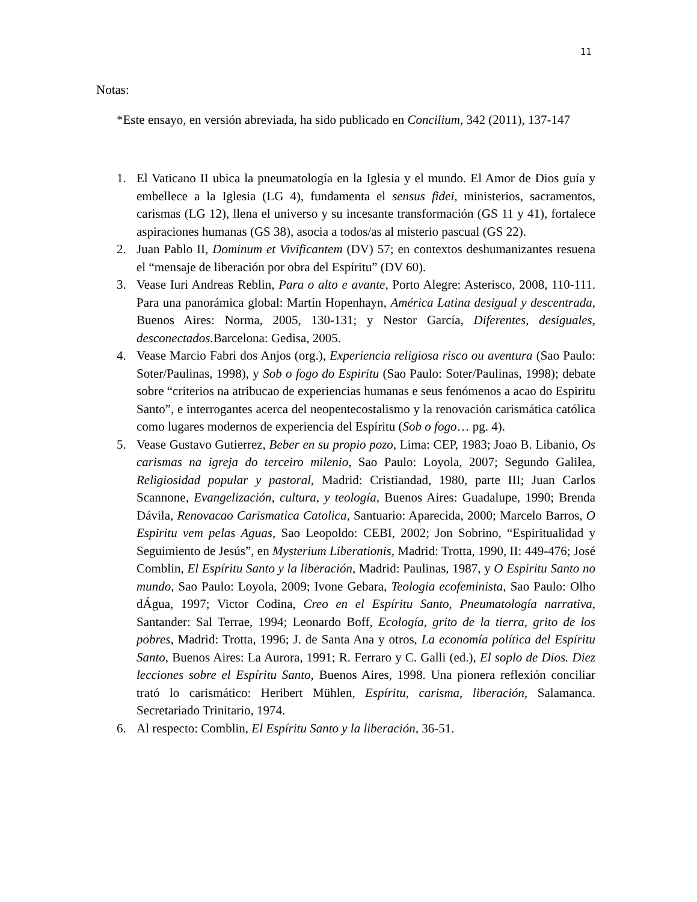11
Notas:
*Este ensayo, en versión abreviada, ha sido publicado en Concilium, 342 (2011), 137-147
1. El Vaticano II ubica la pneumatología en la Iglesia y el mundo. El Amor de Dios guía y embellece a la Iglesia (LG 4), fundamenta el sensus fidei, ministerios, sacramentos, carismas (LG 12), llena el universo y su incesante transformación (GS 11 y 41), fortalece aspiraciones humanas (GS 38), asocia a todos/as al misterio pascual (GS 22).
2. Juan Pablo II, Dominum et Vivificantem (DV) 57; en contextos deshumanizantes resuena el “mensaje de liberación por obra del Espíritu” (DV 60).
3. Vease Iuri Andreas Reblin, Para o alto e avante, Porto Alegre: Asterisco, 2008, 110-111. Para una panorámica global: Martín Hopenhayn, América Latina desigual y descentrada, Buenos Aires: Norma, 2005, 130-131; y Nestor García, Diferentes, desiguales, desconectados. Barcelona: Gedisa, 2005.
4. Vease Marcio Fabri dos Anjos (org.), Experiencia religiosa risco ou aventura (Sao Paulo: Soter/Paulinas, 1998), y Sob o fogo do Espiritu (Sao Paulo: Soter/Paulinas, 1998); debate sobre “criterios na atribucao de experiencias humanas e seus fenómenos a acao do Espiritu Santo”, e interrogantes acerca del neopentecostalismo y la renovación carismática católica como lugares modernos de experiencia del Espíritu (Sob o fogo… pg. 4).
5. Vease Gustavo Gutierrez, Beber en su propio pozo, Lima: CEP, 1983; Joao B. Libanio, Os carismas na igreja do terceiro milenio, Sao Paulo: Loyola, 2007; Segundo Galilea, Religiosidad popular y pastoral, Madrid: Cristiandad, 1980, parte III; Juan Carlos Scannone, Evangelización, cultura, y teología, Buenos Aires: Guadalupe, 1990; Brenda Dávila, Renovacao Carismatica Catolica, Santuario: Aparecida, 2000; Marcelo Barros, O Espiritu vem pelas Aguas, Sao Leopoldo: CEBI, 2002; Jon Sobrino, “Espiritualidad y Seguimiento de Jesús”, en Mysterium Liberationis, Madrid: Trotta, 1990, II: 449-476; José Comblin, El Espíritu Santo y la liberación, Madrid: Paulinas, 1987, y O Espiritu Santo no mundo, Sao Paulo: Loyola, 2009; Ivone Gebara, Teologia ecofeminista, Sao Paulo: Olho dÁgua, 1997; Victor Codina, Creo en el Espíritu Santo, Pneumatología narrativa, Santander: Sal Terrae, 1994; Leonardo Boff, Ecología, grito de la tierra, grito de los pobres, Madrid: Trotta, 1996; J. de Santa Ana y otros, La economía política del Espíritu Santo, Buenos Aires: La Aurora, 1991; R. Ferraro y C. Galli (ed.), El soplo de Dios. Diez lecciones sobre el Espíritu Santo, Buenos Aires, 1998. Una pionera reflexión conciliar trató lo carismático: Heribert Mühlen, Espíritu, carisma, liberación, Salamanca. Secretariado Trinitario, 1974.
6. Al respecto: Comblin, El Espíritu Santo y la liberación, 36-51.